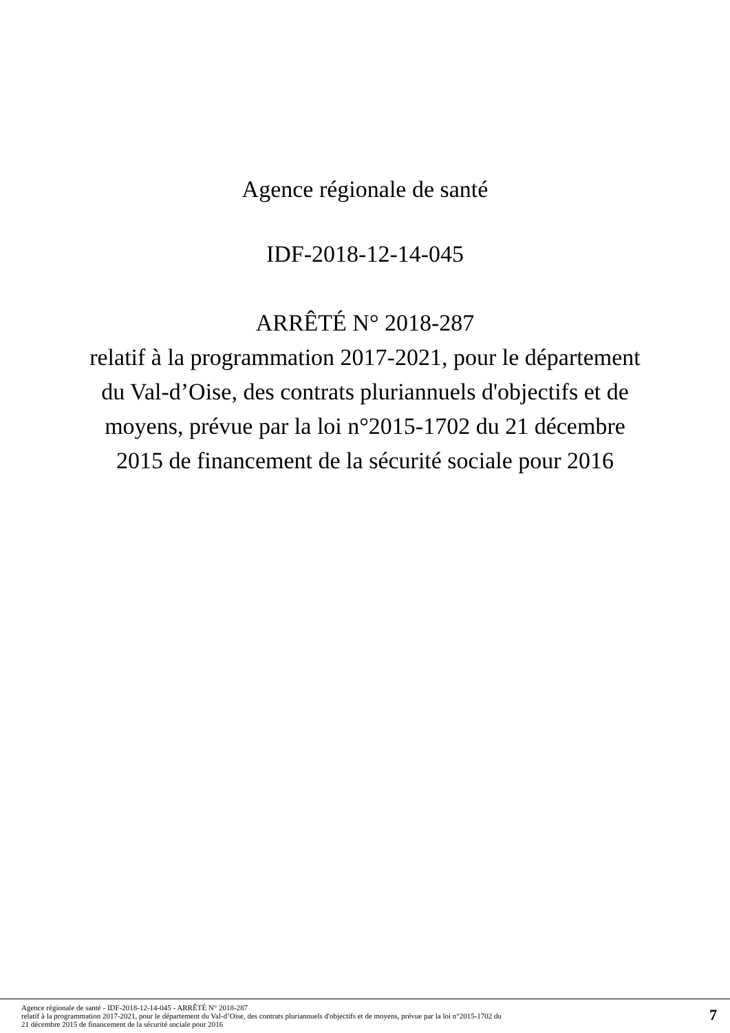Agence régionale de santé
IDF-2018-12-14-045
ARRÊTÉ N° 2018-287
relatif à la programmation 2017-2021, pour le département
du Val-d’Oise, des contrats pluriannuels d'objectifs et de
moyens, prévue par la loi n°2015-1702 du 21 décembre
2015 de financement de la sécurité sociale pour 2016
Agence régionale de santé - IDF-2018-12-14-045 - ARRÊTÉ N° 2018-287
relatif à la programmation 2017-2021, pour le département du Val-d’Oise, des contrats pluriannuels d'objectifs et de moyens, prévue par la loi n°2015-1702 du
21 décembre 2015 de financement de la sécurité sociale pour 2016
7